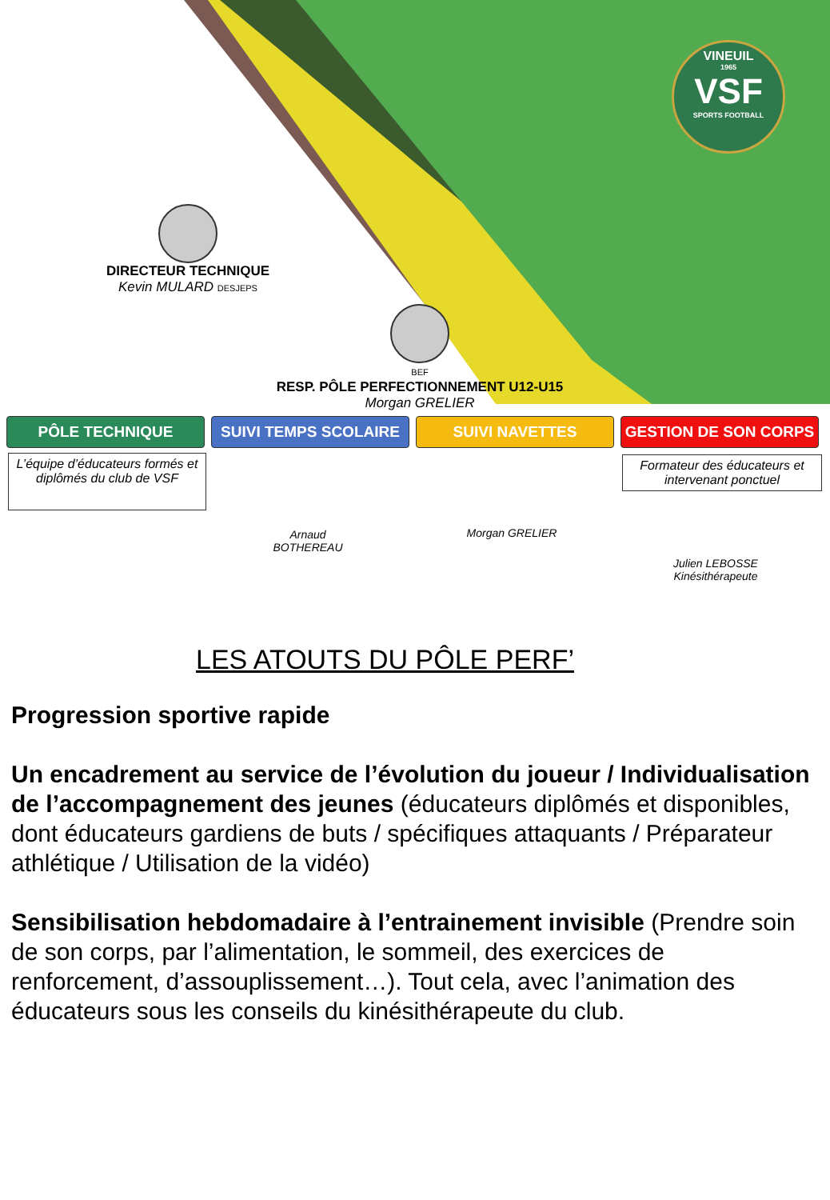VINEUIL
1965
VSF
SPORTS FOOTBALL
DIRECTEUR TECHNIQUE
Kevin MULARD DESJEPS
BEF
RESP. PÔLE PERFECTIONNEMENT U12-U15
Morgan GRELIER
PÔLE TECHNIQUE SUIVI TEMPS SCOLAIRE SUIVI NAVETTES GESTION DE SON CORPS
L’équipe d’éducateurs formés et diplômés du club de VSF
Arnaud BOTHEREAU
Morgan GRELIER
Formateur des éducateurs et intervenant ponctuel
Julien LEBOSSE
Kinésithérapeute
LES ATOUTS DU PÔLE PERF’
Progression sportive rapide
Un encadrement au service de l’évolution du joueur / Individualisation de l’accompagnement des jeunes (éducateurs diplômés et disponibles, dont éducateurs gardiens de buts / spécifiques attaquants / Préparateur athlétique / Utilisation de la vidéo)
Sensibilisation hebdomadaire à l’entrainement invisible (Prendre soin de son corps, par l’alimentation, le sommeil, des exercices de renforcement, d’assouplissement…). Tout cela, avec l’animation des éducateurs sous les conseils du kinésithérapeute du club.